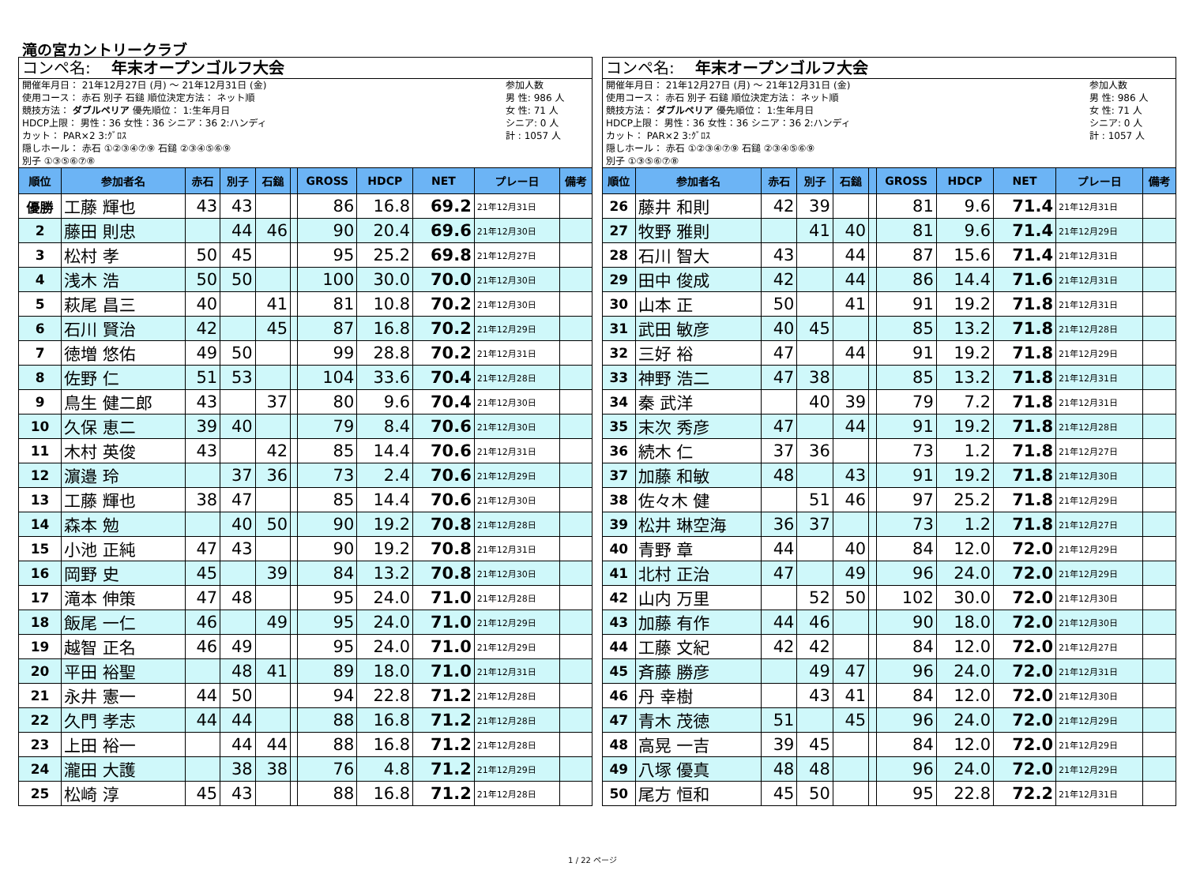滝の宮カントリークラブ
コンペ名: 年末オープンゴルフ大会
開催年月日： 21年12月27日 (月) ～ 21年12月31日 (金)
使用コース： 赤石 別子 石鎚 順位決定方法： ネット順
競技方法： ダブルペリア 優先順位： 1:生年月日
HDCP上限： 男性：36 女性：36 シニア：36 2:ハンディ
カット： PAR×2 3:ｸﾞﾛｽ
隠しホール： 赤石 ①②③④⑦⑨ 石鎚 ②③④⑤⑥⑨
別子 ①③⑤⑥⑦⑧
参加人数
男 性: 986 人
女 性: 71 人
シニア: 0 人
計 : 1057 人
| 順位 | 参加者名 | 赤石 | 別子 | 石鎚 | | GROSS | HDCP | NET | プレー日 | 備考 |
| --- | --- | --- | --- | --- | --- | --- | --- | --- | --- | --- |
| 優勝 | 工藤 輝也 | 43 | 43 | | | 86 | 16.8 | 69.2 | 21年12月31日 | |
| 2 | 藤田 則忠 | | 44 | 46 | | 90 | 20.4 | 69.6 | 21年12月30日 | |
| 3 | 松村 孝 | 50 | 45 | | | 95 | 25.2 | 69.8 | 21年12月27日 | |
| 4 | 浅木 浩 | 50 | 50 | | | 100 | 30.0 | 70.0 | 21年12月30日 | |
| 5 | 萩尾 昌三 | 40 | | 41 | | 81 | 10.8 | 70.2 | 21年12月30日 | |
| 6 | 石川 賢治 | 42 | | 45 | | 87 | 16.8 | 70.2 | 21年12月29日 | |
| 7 | 徳増 悠佑 | 49 | 50 | | | 99 | 28.8 | 70.2 | 21年12月31日 | |
| 8 | 佐野 仁 | 51 | 53 | | | 104 | 33.6 | 70.4 | 21年12月28日 | |
| 9 | 鳥生 健二郎 | 43 | | 37 | | 80 | 9.6 | 70.4 | 21年12月30日 | |
| 10 | 久保 恵二 | 39 | 40 | | | 79 | 8.4 | 70.6 | 21年12月30日 | |
| 11 | 木村 英俊 | 43 | | 42 | | 85 | 14.4 | 70.6 | 21年12月31日 | |
| 12 | 濵邉 玲 | | 37 | 36 | | 73 | 2.4 | 70.6 | 21年12月29日 | |
| 13 | 工藤 輝也 | 38 | 47 | | | 85 | 14.4 | 70.6 | 21年12月30日 | |
| 14 | 森本 勉 | | 40 | 50 | | 90 | 19.2 | 70.8 | 21年12月28日 | |
| 15 | 小池 正純 | 47 | 43 | | | 90 | 19.2 | 70.8 | 21年12月31日 | |
| 16 | 岡野 史 | 45 | | 39 | | 84 | 13.2 | 70.8 | 21年12月30日 | |
| 17 | 滝本 伸策 | 47 | 48 | | | 95 | 24.0 | 71.0 | 21年12月28日 | |
| 18 | 飯尾 一仁 | 46 | | 49 | | 95 | 24.0 | 71.0 | 21年12月29日 | |
| 19 | 越智 正名 | 46 | 49 | | | 95 | 24.0 | 71.0 | 21年12月29日 | |
| 20 | 平田 裕聖 | | 48 | 41 | | 89 | 18.0 | 71.0 | 21年12月31日 | |
| 21 | 永井 憲一 | 44 | 50 | | | 94 | 22.8 | 71.2 | 21年12月28日 | |
| 22 | 久門 孝志 | 44 | 44 | | | 88 | 16.8 | 71.2 | 21年12月28日 | |
| 23 | 上田 裕一 | | 44 | 44 | | 88 | 16.8 | 71.2 | 21年12月28日 | |
| 24 | 瀧田 大護 | | 38 | 38 | | 76 | 4.8 | 71.2 | 21年12月29日 | |
| 25 | 松崎 淳 | 45 | 43 | | | 88 | 16.8 | 71.2 | 21年12月28日 | |
コンペ名: 年末オープンゴルフ大会
開催年月日： 21年12月27日 (月) ～ 21年12月31日 (金)
使用コース： 赤石 別子 石鎚 順位決定方法： ネット順
競技方法： ダブルペリア 優先順位： 1:生年月日
HDCP上限： 男性：36 女性：36 シニア：36 2:ハンディ
カット： PAR×2 3:ｸﾞﾛｽ
隠しホール： 赤石 ①②③④⑦⑨ 石鎚 ②③④⑤⑥⑨
別子 ①③⑤⑥⑦⑧
参加人数
男 性: 986 人
女 性: 71 人
シニア: 0 人
計 : 1057 人
| 順位 | 参加者名 | 赤石 | 別子 | 石鎚 | | GROSS | HDCP | NET | プレー日 | 備考 |
| --- | --- | --- | --- | --- | --- | --- | --- | --- | --- | --- |
| 26 | 藤井 和則 | 42 | 39 | | | 81 | 9.6 | 71.4 | 21年12月31日 | |
| 27 | 牧野 雅則 | | 41 | 40 | | 81 | 9.6 | 71.4 | 21年12月29日 | |
| 28 | 石川 智大 | 43 | | 44 | | 87 | 15.6 | 71.4 | 21年12月31日 | |
| 29 | 田中 俊成 | 42 | | 44 | | 86 | 14.4 | 71.6 | 21年12月31日 | |
| 30 | 山本 正 | 50 | | 41 | | 91 | 19.2 | 71.8 | 21年12月31日 | |
| 31 | 武田 敏彦 | 40 | 45 | | | 85 | 13.2 | 71.8 | 21年12月28日 | |
| 32 | 三好 裕 | 47 | | 44 | | 91 | 19.2 | 71.8 | 21年12月29日 | |
| 33 | 神野 浩二 | 47 | 38 | | | 85 | 13.2 | 71.8 | 21年12月31日 | |
| 34 | 秦 武洋 | | 40 | 39 | | 79 | 7.2 | 71.8 | 21年12月31日 | |
| 35 | 末次 秀彦 | 47 | | 44 | | 91 | 19.2 | 71.8 | 21年12月28日 | |
| 36 | 続木 仁 | 37 | 36 | | | 73 | 1.2 | 71.8 | 21年12月27日 | |
| 37 | 加藤 和敏 | 48 | | 43 | | 91 | 19.2 | 71.8 | 21年12月30日 | |
| 38 | 佐々木 健 | | 51 | 46 | | 97 | 25.2 | 71.8 | 21年12月29日 | |
| 39 | 松井 琳空海 | 36 | 37 | | | 73 | 1.2 | 71.8 | 21年12月27日 | |
| 40 | 青野 章 | 44 | | 40 | | 84 | 12.0 | 72.0 | 21年12月29日 | |
| 41 | 北村 正治 | 47 | | 49 | | 96 | 24.0 | 72.0 | 21年12月29日 | |
| 42 | 山内 万里 | | 52 | 50 | | 102 | 30.0 | 72.0 | 21年12月30日 | |
| 43 | 加藤 有作 | 44 | 46 | | | 90 | 18.0 | 72.0 | 21年12月30日 | |
| 44 | 工藤 文紀 | 42 | 42 | | | 84 | 12.0 | 72.0 | 21年12月27日 | |
| 45 | 斉藤 勝彦 | | 49 | 47 | | 96 | 24.0 | 72.0 | 21年12月31日 | |
| 46 | 丹 幸樹 | | 43 | 41 | | 84 | 12.0 | 72.0 | 21年12月30日 | |
| 47 | 青木 茂徳 | 51 | | 45 | | 96 | 24.0 | 72.0 | 21年12月29日 | |
| 48 | 高晃 一吉 | 39 | 45 | | | 84 | 12.0 | 72.0 | 21年12月29日 | |
| 49 | 八塚 優真 | 48 | 48 | | | 96 | 24.0 | 72.0 | 21年12月29日 | |
| 50 | 尾方 恒和 | 45 | 50 | | | 95 | 22.8 | 72.2 | 21年12月31日 | |
1 / 22 ページ